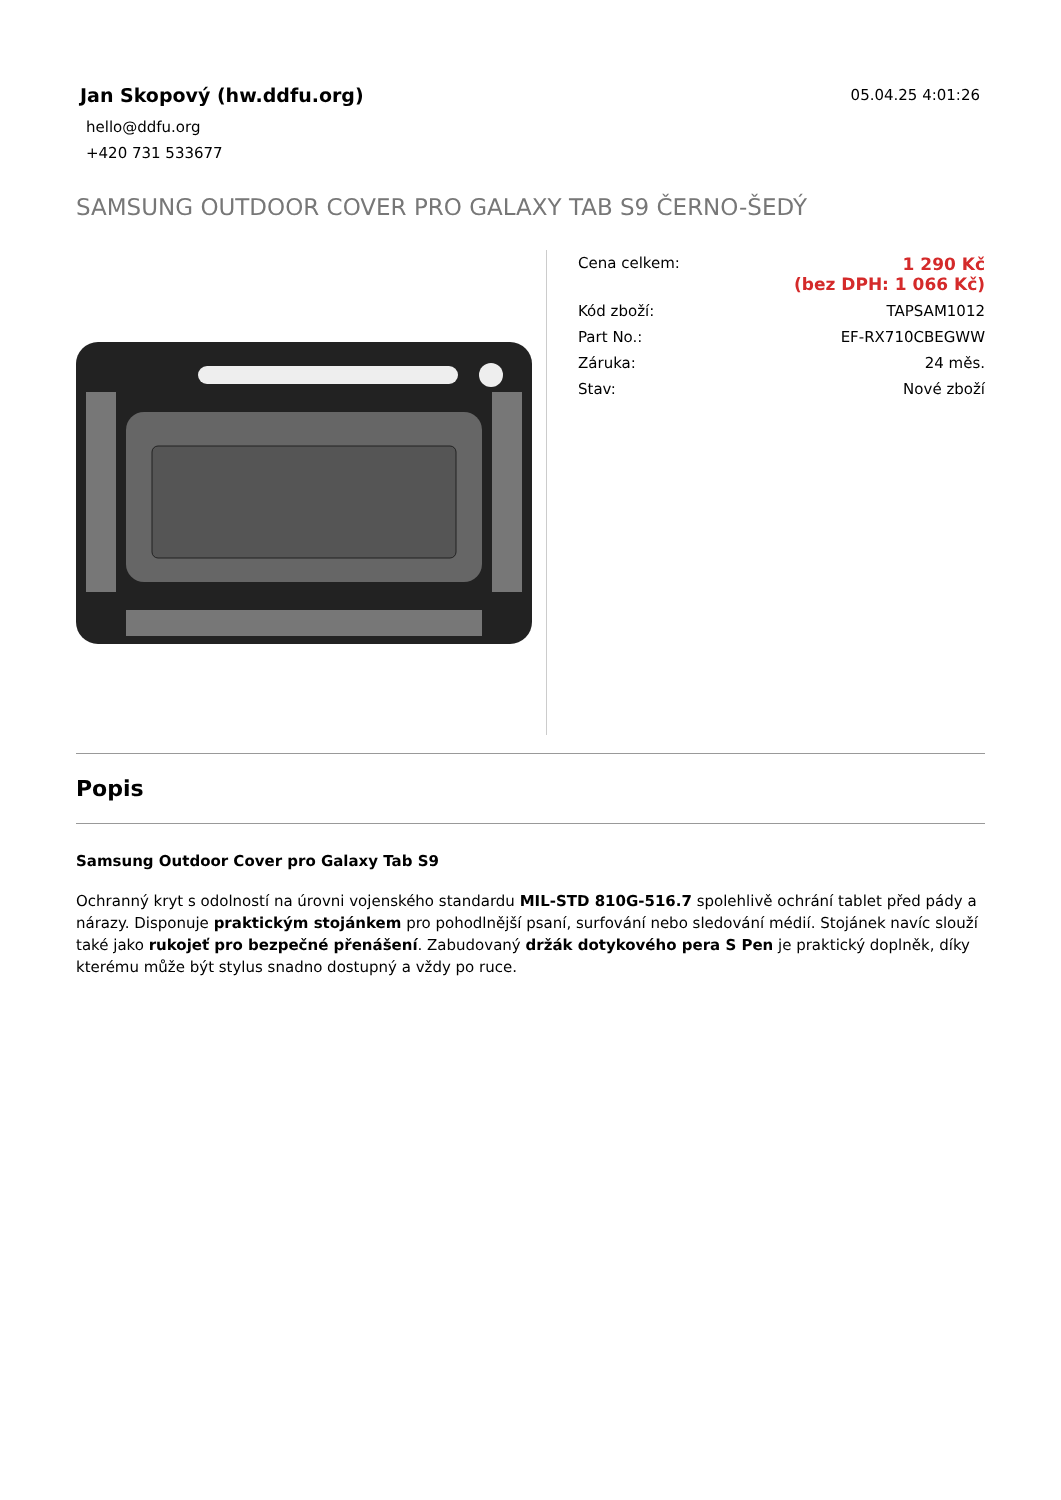Jan Skopový (hw.ddfu.org)
hello@ddfu.org
+420 731 533677
05.04.25 4:01:26
SAMSUNG OUTDOOR COVER PRO GALAXY TAB S9 ČERNO-ŠEDÝ
| Cena celkem: | 1 290 Kč (bez DPH: 1 066 Kč) |
| Kód zboží: | TAPSAM1012 |
| Part No.: | EF-RX710CBEGWW |
| Záruka: | 24 měs. |
| Stav: | Nové zboží |
Popis
Samsung Outdoor Cover pro Galaxy Tab S9
Ochranný kryt s odolností na úrovni vojenského standardu MIL-STD 810G-516.7 spolehlivě ochrání tablet před pády a nárazy. Disponuje praktickým stojánkem pro pohodlnější psaní, surfování nebo sledování médií. Stojánek navíc slouží také jako rukojeť pro bezpečné přenášení. Zabudovaný držák dotykového pera S Pen je praktický doplněk, díky kterému může být stylus snadno dostupný a vždy po ruce.